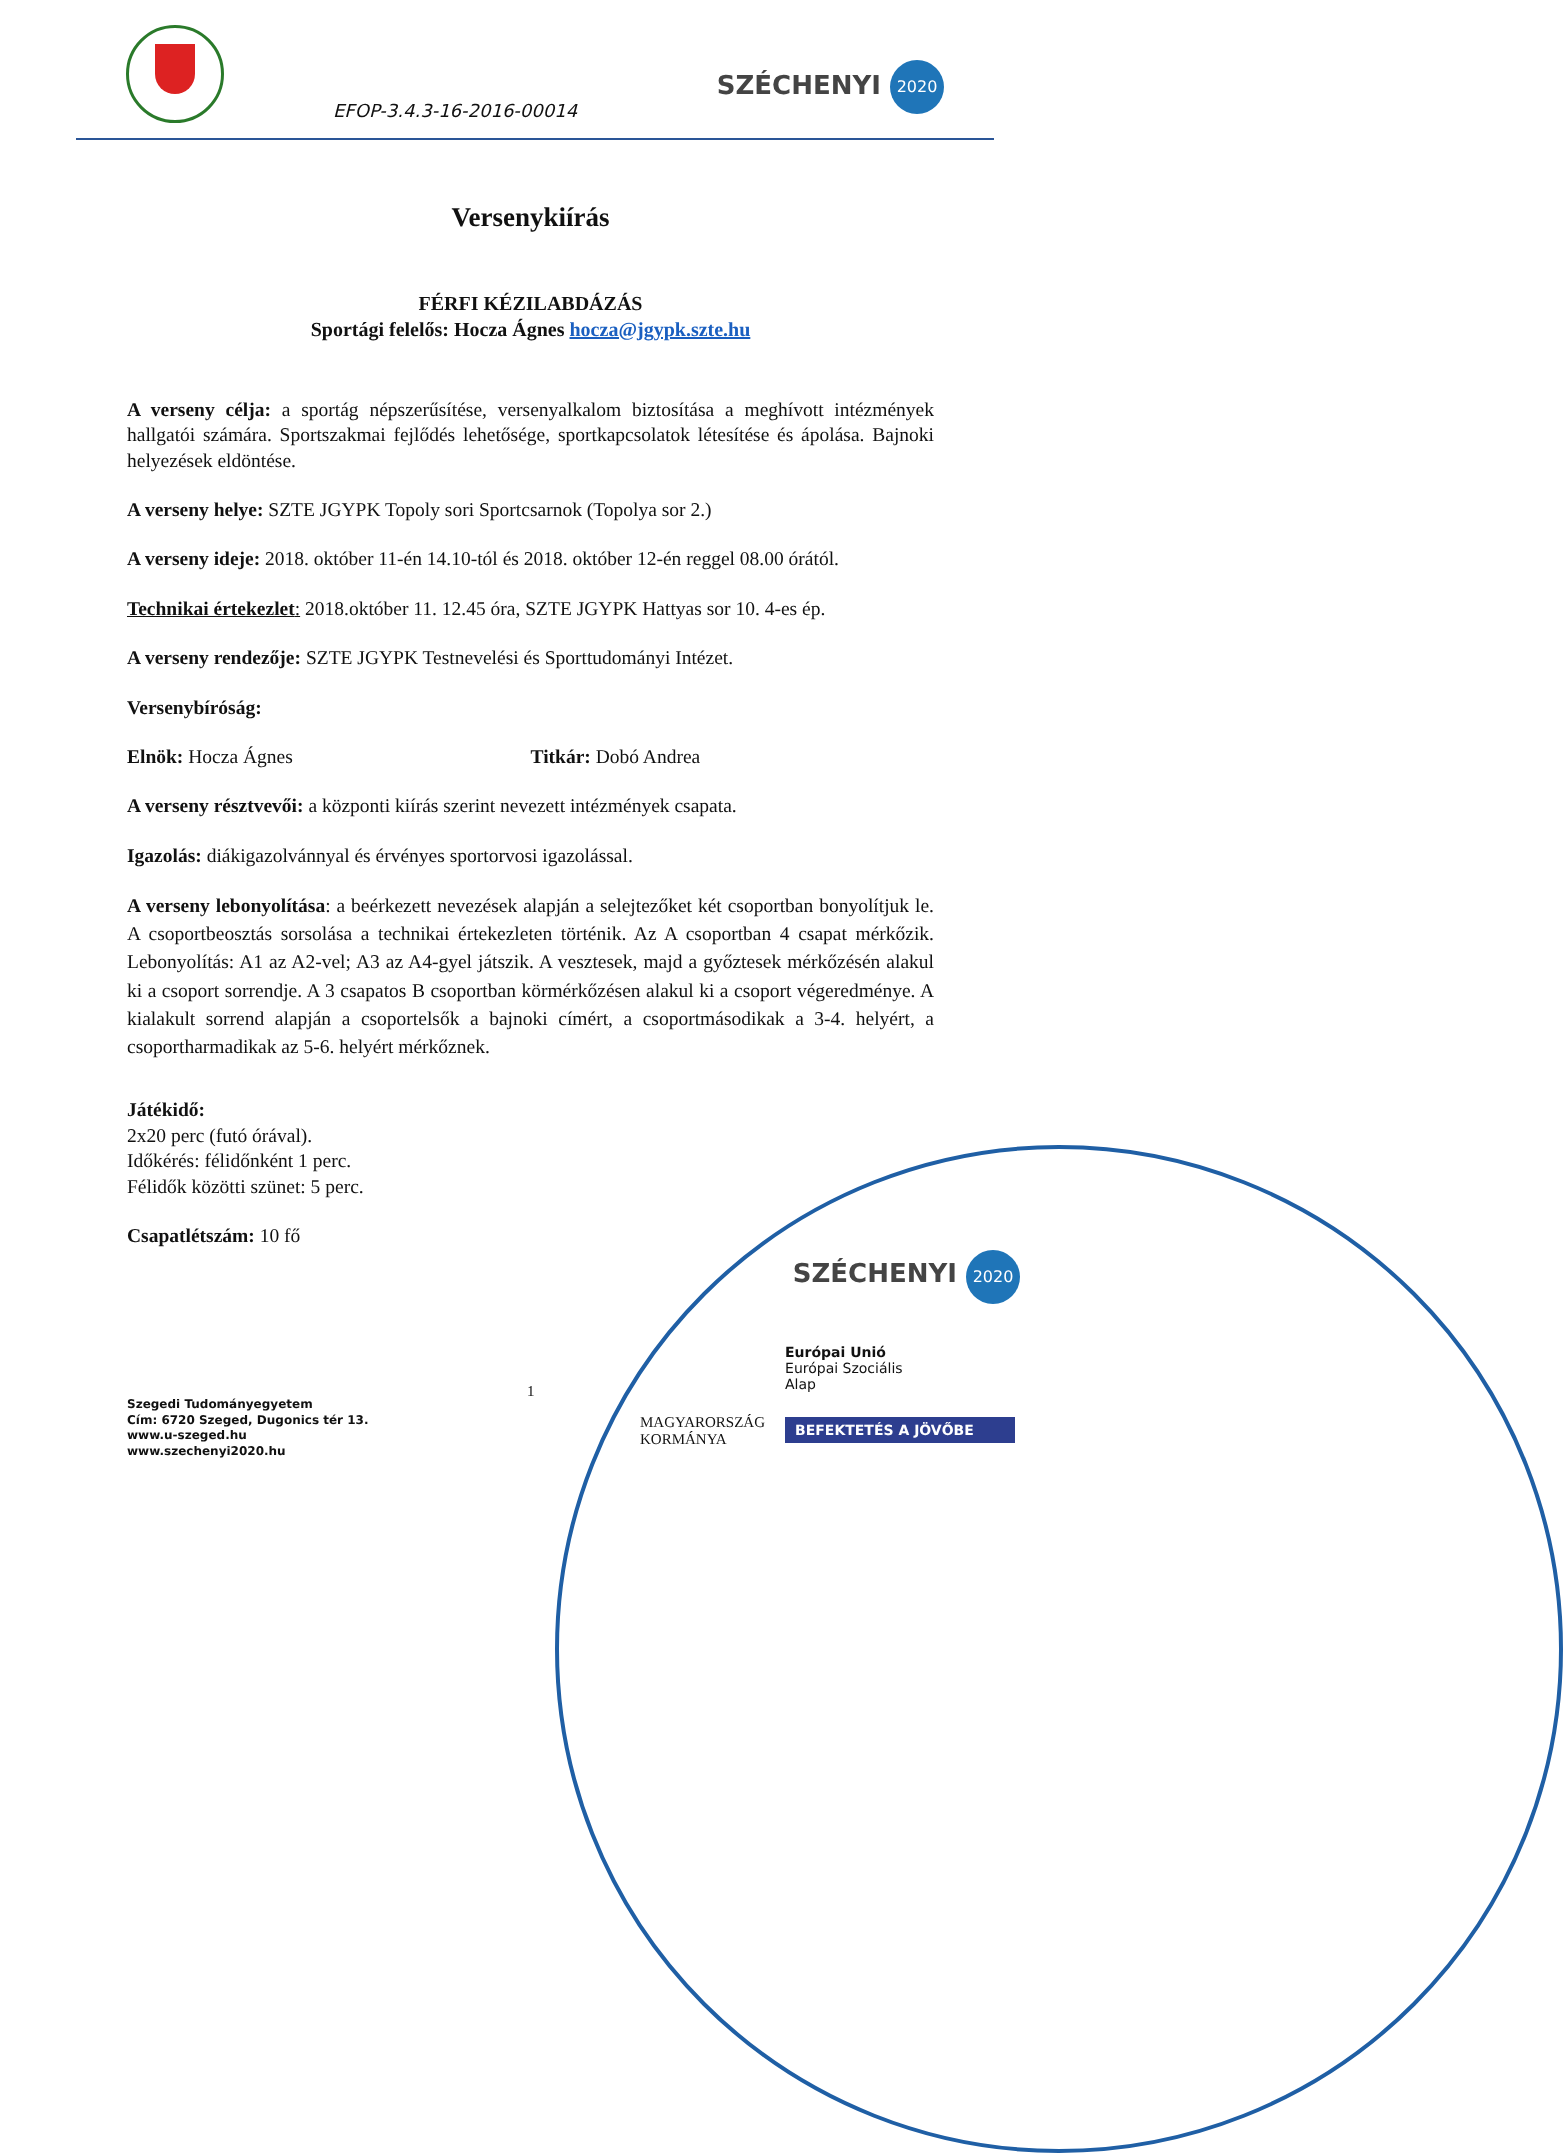EFOP-3.4.3-16-2016-00014
SZÉCHENYI 2020
Versenykiírás
FÉRFI KÉZILABDÁZÁS
Sportági felelős: Hocza Ágnes hocza@jgypk.szte.hu
A verseny célja: a sportág népszerűsítése, versenyalkalom biztosítása a meghívott intézmények hallgatói számára. Sportszakmai fejlődés lehetősége, sportkapcsolatok létesítése és ápolása. Bajnoki helyezések eldöntése.
A verseny helye: SZTE JGYPK Topoly sori Sportcsarnok (Topolya sor 2.)
A verseny ideje: 2018. október 11-én 14.10-tól és 2018. október 12-én reggel 08.00 órától.
Technikai értekezlet: 2018.október 11. 12.45 óra, SZTE JGYPK Hattyas sor 10. 4-es ép.
A verseny rendezője: SZTE JGYPK Testnevelési és Sporttudományi Intézet.
Versenybíróság:
Elnök: Hocza Ágnes Titkár: Dobó Andrea
A verseny résztvevői: a központi kiírás szerint nevezett intézmények csapata.
Igazolás: diákigazolvánnyal és érvényes sportorvosi igazolással.
A verseny lebonyolítása: a beérkezett nevezések alapján a selejtezőket két csoportban bonyolítjuk le. A csoportbeosztás sorsolása a technikai értekezleten történik. Az A csoportban 4 csapat mérkőzik. Lebonyolítás: A1 az A2-vel; A3 az A4-gyel játszik. A vesztesek, majd a győztesek mérkőzésén alakul ki a csoport sorrendje. A 3 csapatos B csoportban körmérkőzésen alakul ki a csoport végeredménye. A kialakult sorrend alapján a csoportelsők a bajnoki címért, a csoportmásodikak a 3-4. helyért, a csoportharmadikak az 5-6. helyért mérkőznek.
Játékidő:
2x20 perc (futó órával).
Időkérés: félidőnként 1 perc.
Félidők közötti szünet: 5 perc.
Csapatlétszám: 10 fő
SZÉCHENYI 2020
MAGYARORSZÁG
KORMÁNYA
Európai Unió
Európai Szociális
Alap
BEFEKTETÉS A JÖVŐBE
1
Szegedi Tudományegyetem
Cím: 6720 Szeged, Dugonics tér 13.
www.u-szeged.hu
www.szechenyi2020.hu